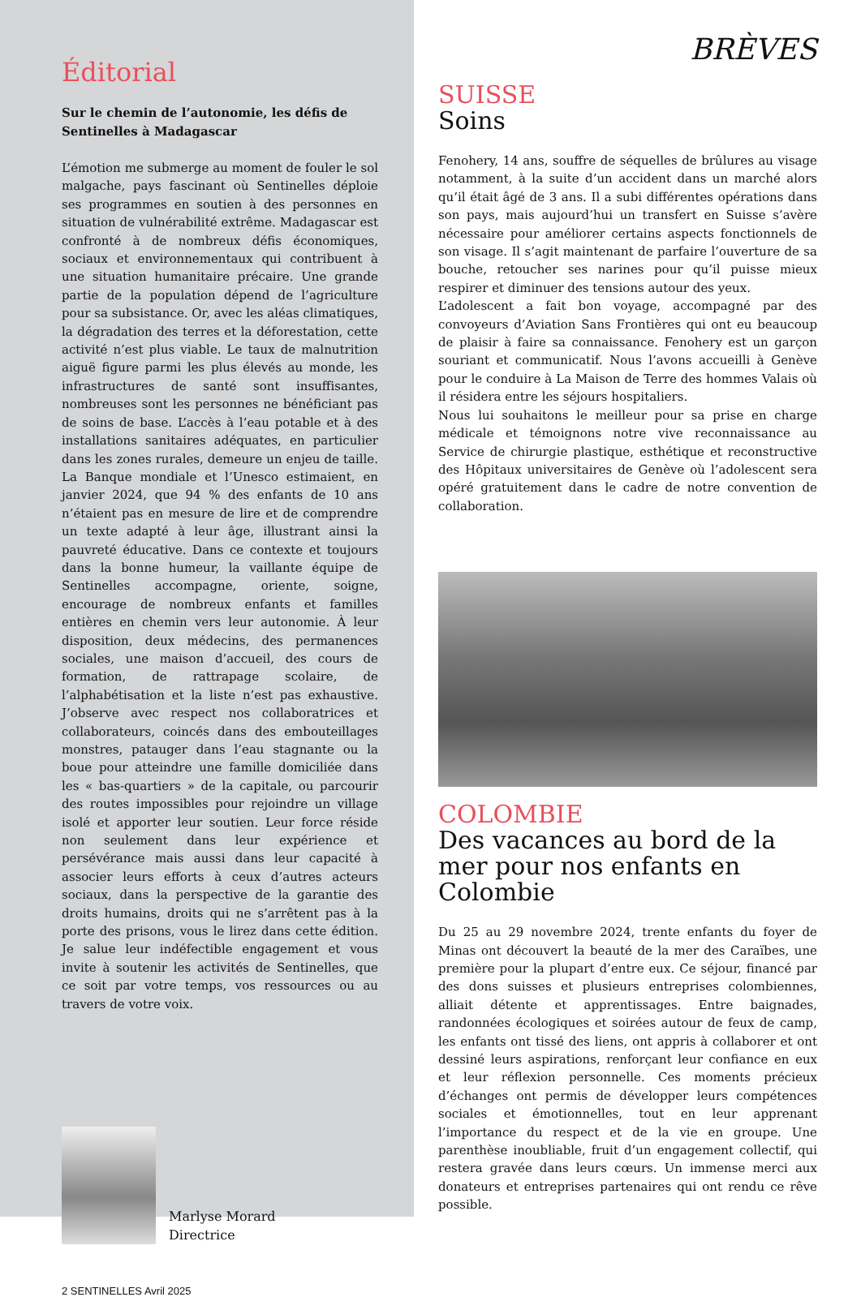Éditorial
Sur le chemin de l’autonomie, les défis de Sentinelles à Madagascar
L’émotion me submerge au moment de fouler le sol malgache, pays fascinant où Sentinelles déploie ses programmes en soutien à des personnes en situation de vulnérabilité extrême. Madagascar est confronté à de nombreux défis économiques, sociaux et environnementaux qui contribuent à une situation humanitaire précaire. Une grande partie de la population dépend de l’agriculture pour sa subsistance. Or, avec les aléas climatiques, la dégradation des terres et la déforestation, cette activité n’est plus viable. Le taux de malnutrition aiguë figure parmi les plus élevés au monde, les infrastructures de santé sont insuffisantes, nombreuses sont les personnes ne bénéficiant pas de soins de base. L’accès à l’eau potable et à des installations sanitaires adéquates, en particulier dans les zones rurales, demeure un enjeu de taille. La Banque mondiale et l’Unesco estimaient, en janvier 2024, que 94 % des enfants de 10 ans n’étaient pas en mesure de lire et de comprendre un texte adapté à leur âge, illustrant ainsi la pauvreté éducative. Dans ce contexte et toujours dans la bonne humeur, la vaillante équipe de Sentinelles accompagne, oriente, soigne, encourage de nombreux enfants et familles entières en chemin vers leur autonomie. À leur disposition, deux médecins, des permanences sociales, une maison d’accueil, des cours de formation, de rattrapage scolaire, de l’alphabétisation et la liste n’est pas exhaustive. J’observe avec respect nos collaboratrices et collaborateurs, coincés dans des embouteillages monstres, patauger dans l’eau stagnante ou la boue pour atteindre une famille domiciliée dans les « bas-quartiers » de la capitale, ou parcourir des routes impossibles pour rejoindre un village isolé et apporter leur soutien. Leur force réside non seulement dans leur expérience et persévérance mais aussi dans leur capacité à associer leurs efforts à ceux d’autres acteurs sociaux, dans la perspective de la garantie des droits humains, droits qui ne s’arrêtent pas à la porte des prisons, vous le lirez dans cette édition. Je salue leur indéfectible engagement et vous invite à soutenir les activités de Sentinelles, que ce soit par votre temps, vos ressources ou au travers de votre voix.
Marlyse Morard
Directrice
2 SENTINELLES Avril 2025
BRÈVES
SUISSE
Soins
Fenohery, 14 ans, souffre de séquelles de brûlures au visage notamment, à la suite d’un accident dans un marché alors qu’il était âgé de 3 ans. Il a subi différentes opérations dans son pays, mais aujourd’hui un transfert en Suisse s’avère nécessaire pour améliorer certains aspects fonctionnels de son visage. Il s’agit maintenant de parfaire l’ouverture de sa bouche, retoucher ses narines pour qu’il puisse mieux respirer et diminuer des tensions autour des yeux.
L’adolescent a fait bon voyage, accompagné par des convoyeurs d’Aviation Sans Frontières qui ont eu beaucoup de plaisir à faire sa connaissance. Fenohery est un garçon souriant et communicatif. Nous l’avons accueilli à Genève pour le conduire à La Maison de Terre des hommes Valais où il résidera entre les séjours hospitaliers.
Nous lui souhaitons le meilleur pour sa prise en charge médicale et témoignons notre vive reconnaissance au Service de chirurgie plastique, esthétique et reconstructive des Hôpitaux universitaires de Genève où l’adolescent sera opéré gratuitement dans le cadre de notre convention de collaboration.
COLOMBIE
Des vacances au bord de la mer pour nos enfants en Colombie
Du 25 au 29 novembre 2024, trente enfants du foyer de Minas ont découvert la beauté de la mer des Caraïbes, une première pour la plupart d’entre eux. Ce séjour, financé par des dons suisses et plusieurs entreprises colombiennes, alliait détente et apprentissages. Entre baignades, randonnées écologiques et soirées autour de feux de camp, les enfants ont tissé des liens, ont appris à collaborer et ont dessiné leurs aspirations, renforçant leur confiance en eux et leur réflexion personnelle. Ces moments précieux d’échanges ont permis de développer leurs compétences sociales et émotionnelles, tout en leur apprenant l’importance du respect et de la vie en groupe. Une parenthèse inoubliable, fruit d’un engagement collectif, qui restera gravée dans leurs cœurs. Un immense merci aux donateurs et entreprises partenaires qui ont rendu ce rêve possible.